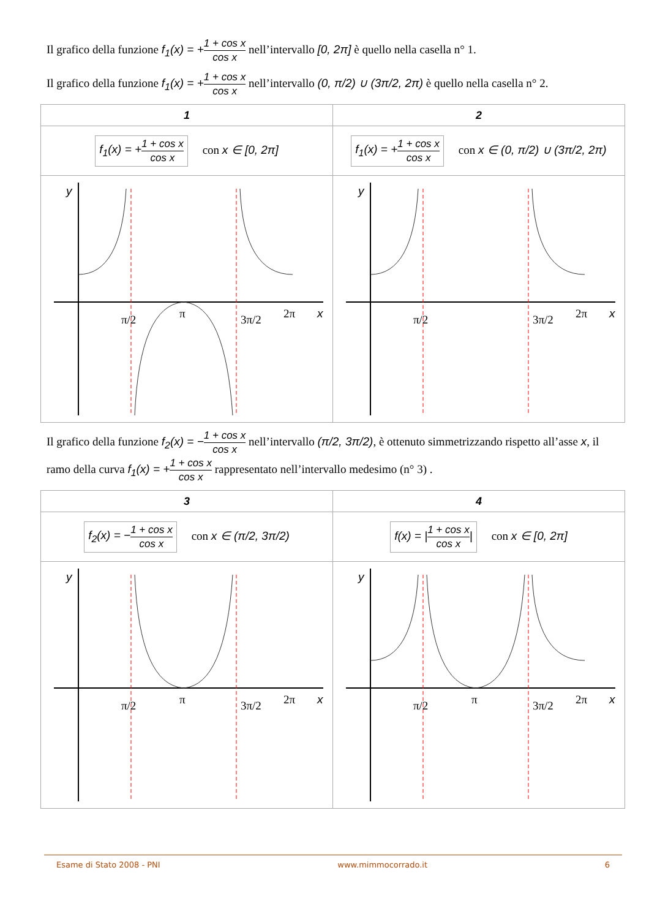Il grafico della funzione f<sub>1</sub>(x) = +1 + cos x cos x nell’intervallo [0, 2π] è quello nella casella n° 1.
Il grafico della funzione f<sub>1</sub>(x) = +1 + cos x cos x nell’intervallo (0, π/2) ∪ (3π/2, 2π) è quello nella casella n° 2.
| 1 | 2 |
| f<sub>1</sub>(x) = + 1 + cos x cos x con x ∈ [0, 2π] | f<sub>1</sub>(x) = + 1 + cos x cos x con x ∈ (0, π/2) ∪ (3π/2, 2π) |
| y x π/2 π 3π/2 2π | y x π/2 3π/2 2π |
Il grafico della funzione f<sub>2</sub>(x) = −1 + cos x cos x nell’intervallo (π/2, 3π/2), è ottenuto simmetrizzando rispetto all’asse x, il ramo della curva f<sub>1</sub>(x) = +1 + cos x cos x rappresentato nell’intervallo medesimo (n° 3) .
| 3 | 4 |
| f<sub>2</sub>(x) = − 1 + cos x cos x con x ∈ (π/2, 3π/2) | f(x) = / 1 + cos x cos x / con x ∈ [0, 2π] |
| y x π/2 π 3π/2 2π | y x π/2 π 3π/2 2π |
Esame di Stato 2008 - PNI www.mimmocorrado.it 6